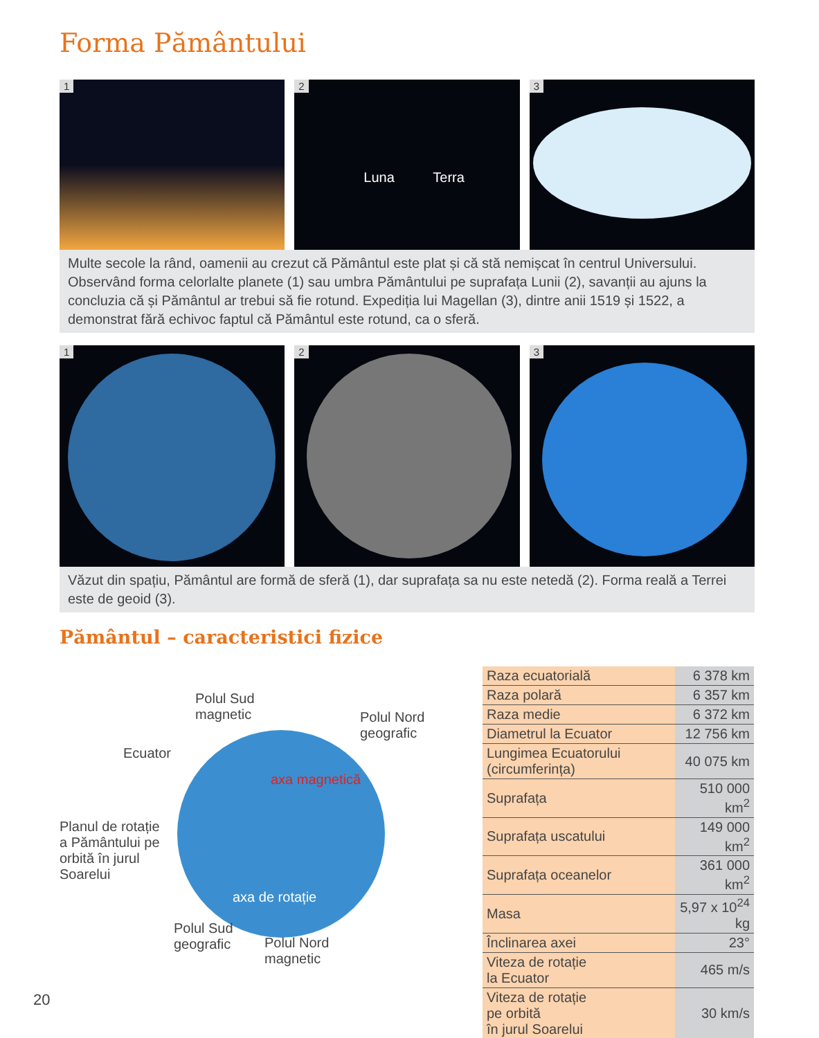Forma Pământului
1
2
Luna Terra
3
Multe secole la rând, oamenii au crezut că Pământul este plat și că stă nemișcat în centrul Universului. Observând forma celorlalte planete (1) sau umbra Pământului pe suprafața Lunii (2), savanții au ajuns la concluzia că și Pământul ar trebui să fie rotund. Expediția lui Magellan (3), dintre anii 1519 și 1522, a demonstrat fără echivoc faptul că Pământul este rotund, ca o sferă.
1
2
3
Văzut din spațiu, Pământul are formă de sferă (1), dar suprafața sa nu este netedă (2). Forma reală a Terrei este de geoid (3).
Pământul – caracteristici fizice
Polul Sud
magnetic
Polul Nord
geografic
Ecuator
Planul de rotație
a Pământului pe
orbită în jurul
Soarelui
axa magnetică
axa de rotație
Polul Sud
geografic
Polul Nord
magnetic
| Raza ecuatorială | 6 378 km |
| Raza polară | 6 357 km |
| Raza medie | 6 372 km |
| Diametrul la Ecuator | 12 756 km |
| Lungimea Ecuatorului (circumferința) | 40 075 km |
| Suprafața | 510 000 km<sup>2</sup> |
| Suprafața uscatului | 149 000 km<sup>2</sup> |
| Suprafața oceanelor | 361 000 km<sup>2</sup> |
| Masa | 5,97 x 10<sup>24</sup> kg |
| Înclinarea axei | 23° |
| Viteza de rotație la Ecuator | 465 m/s |
| Viteza de rotație pe orbită în jurul Soarelui | 30 km/s |
20